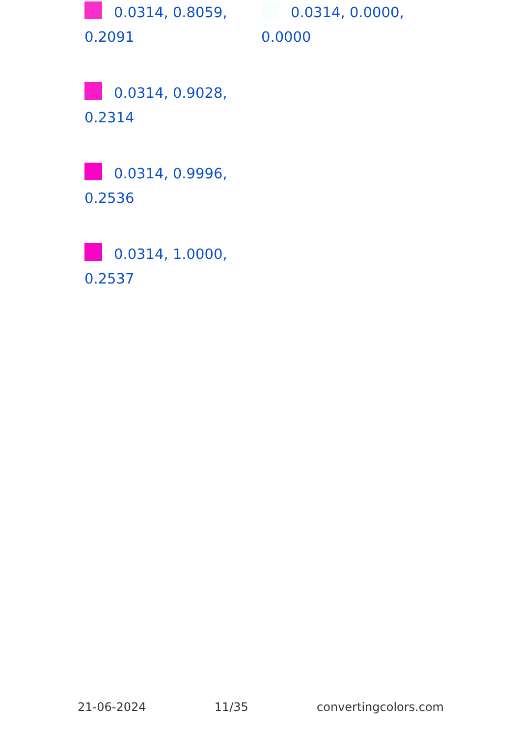0.0314, 0.8059,
0.2091
0.0314, 0.9028,
0.2314
0.0314, 0.9996,
0.2536
0.0314, 1.0000,
0.2537
0.0314, 0.0000,
0.0000
21-06-2024 11/35 convertingcolors.com